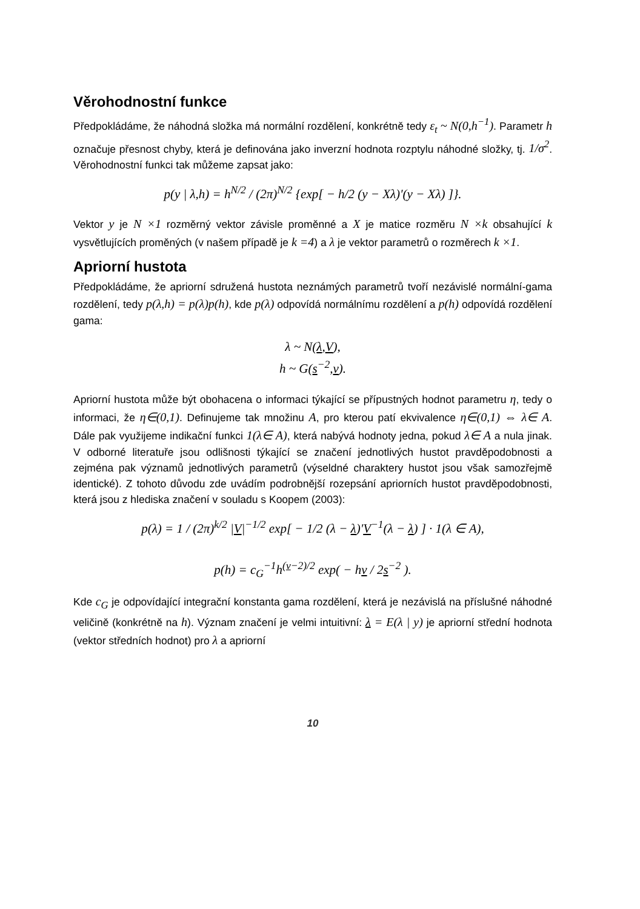Věrohodnostní funkce
Předpokládáme, že náhodná složka má normální rozdělení, konkrétně tedy ε<sub>t</sub> ~ N(0,h<sup>−1</sup>). Parametr h označuje přesnost chyby, která je definována jako inverzní hodnota rozptylu náhodné složky, tj. 1/σ<sup>2</sup>. Věrohodnostní funkci tak můžeme zapsat jako:
p(y | λ,h) = h<sup>N/2</sup> / (2π)<sup>N/2</sup> {exp[ − h/2 (y − Xλ)'(y − Xλ) ]}.
Vektor y je N ×1 rozměrný vektor závisle proměnné a X je matice rozměru N ×k obsahující k vysvětlujících proměných (v našem případě je k =4) a λ je vektor parametrů o rozměrech k ×1.
Apriorní hustota
Předpokládáme, že apriorní sdružená hustota neznámých parametrů tvoří nezávislé normální-gama rozdělení, tedy p(λ,h) = p(λ)p(h), kde p(λ) odpovídá normálnímu rozdělení a p(h) odpovídá rozdělení gama:
λ ~ N(λ,V),
h ~ G(s<sup>−2</sup>,ν).
Apriorní hustota může být obohacena o informaci týkající se přípustných hodnot parametru η, tedy o informaci, že η∈(0,1). Definujeme tak množinu A, pro kterou patí ekvivalence η∈(0,1) ⇔ λ∈ A. Dále pak využijeme indikační funkci 1(λ∈ A), která nabývá hodnoty jedna, pokud λ∈ A a nula jinak. V odborné literatuře jsou odlišnosti týkající se značení jednotlivých hustot pravděpodobnosti a zejména pak významů jednotlivých parametrů (výseldné charaktery hustot jsou však samozřejmě identické). Z tohoto důvodu zde uvádím podrobnější rozepsání apriorních hustot pravděpodobnosti, která jsou z hlediska značení v souladu s Koopem (2003):
p(λ) = 1 / (2π)<sup>k/2</sup> |V|<sup>−1/2</sup> exp[ − 1/2 (λ − λ)'V<sup>−1</sup>(λ − λ) ] · 1(λ ∈ A),
p(h) = c<sub>G</sub><sup>−1</sup>h<sup>(ν−2)/2</sup> exp( − hν / 2s<sup>−2</sup> ).
Kde c<sub>G</sub> je odpovídající integrační konstanta gama rozdělení, která je nezávislá na příslušné náhodné veličině (konkrétně na h). Význam značení je velmi intuitivní: λ = E(λ | y) je apriorní střední hodnota (vektor středních hodnot) pro λ a apriorní
10